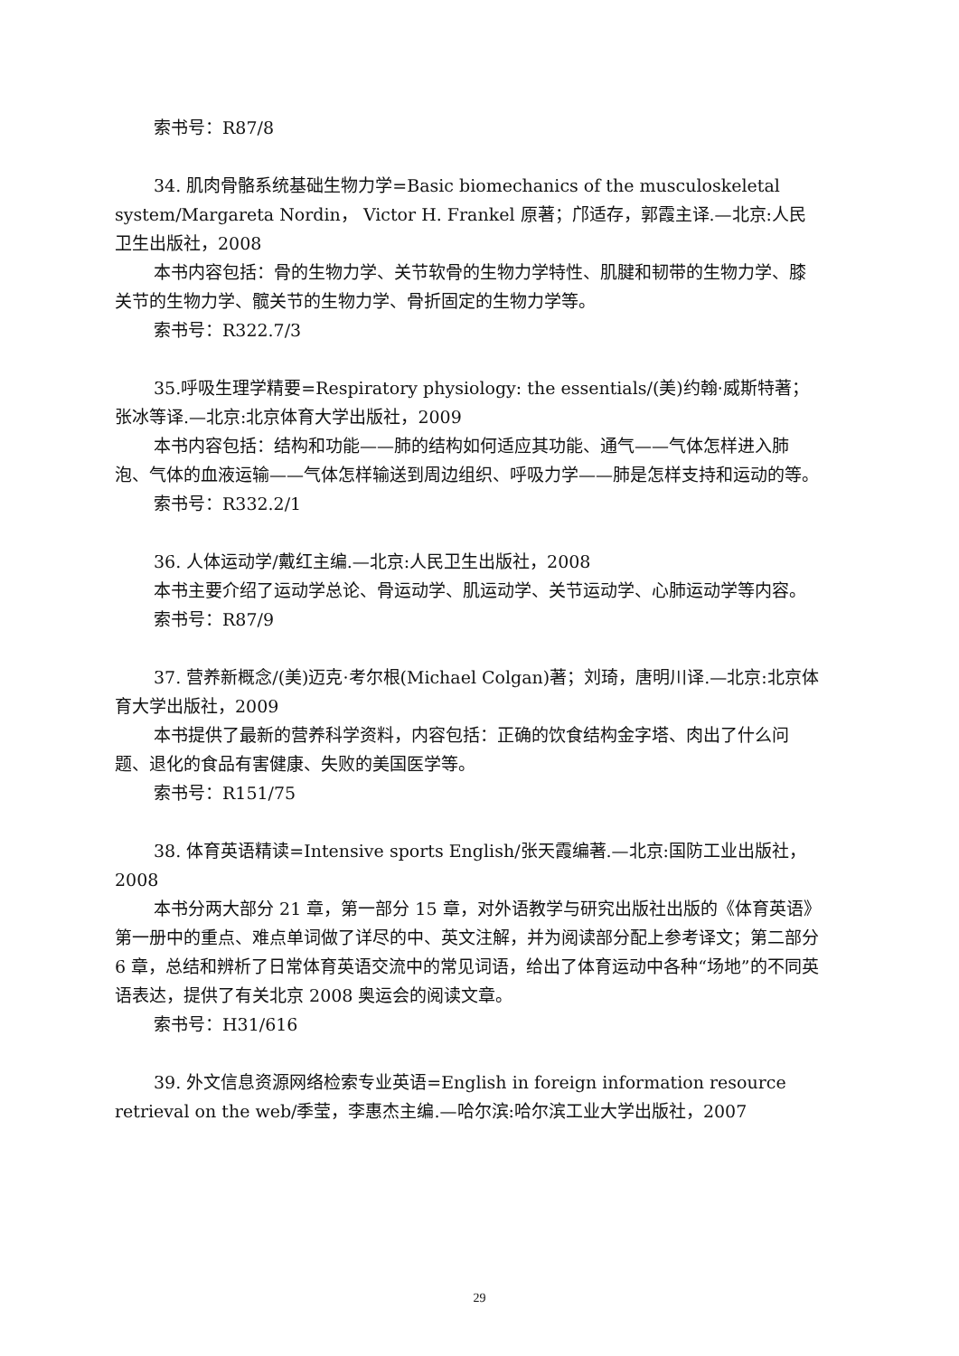索书号：R87/8
34. 肌肉骨骼系统基础生物力学=Basic biomechanics of the musculoskeletal system/Margareta Nordin， Victor H. Frankel 原著；邝适存，郭霞主译.—北京:人民卫生出版社，2008
本书内容包括：骨的生物力学、关节软骨的生物力学特性、肌腱和韧带的生物力学、膝关节的生物力学、髋关节的生物力学、骨折固定的生物力学等。
索书号：R322.7/3
35.呼吸生理学精要=Respiratory physiology: the essentials/(美)约翰·威斯特著；张冰等译.—北京:北京体育大学出版社，2009
本书内容包括：结构和功能——肺的结构如何适应其功能、通气——气体怎样进入肺泡、气体的血液运输——气体怎样输送到周边组织、呼吸力学——肺是怎样支持和运动的等。
索书号：R332.2/1
36. 人体运动学/戴红主编.—北京:人民卫生出版社，2008
本书主要介绍了运动学总论、骨运动学、肌运动学、关节运动学、心肺运动学等内容。
索书号：R87/9
37. 营养新概念/(美)迈克·考尔根(Michael Colgan)著；刘琦，唐明川译.—北京:北京体育大学出版社，2009
本书提供了最新的营养科学资料，内容包括：正确的饮食结构金字塔、肉出了什么问题、退化的食品有害健康、失败的美国医学等。
索书号：R151/75
38. 体育英语精读=Intensive sports English/张天霞编著.—北京:国防工业出版社，2008
本书分两大部分 21 章，第一部分 15 章，对外语教学与研究出版社出版的《体育英语》第一册中的重点、难点单词做了详尽的中、英文注解，并为阅读部分配上参考译文；第二部分 6 章，总结和辨析了日常体育英语交流中的常见词语，给出了体育运动中各种“场地”的不同英语表达，提供了有关北京 2008 奥运会的阅读文章。
索书号：H31/616
39. 外文信息资源网络检索专业英语=English in foreign information resource retrieval on the web/季莹，李惠杰主编.—哈尔滨:哈尔滨工业大学出版社，2007
29